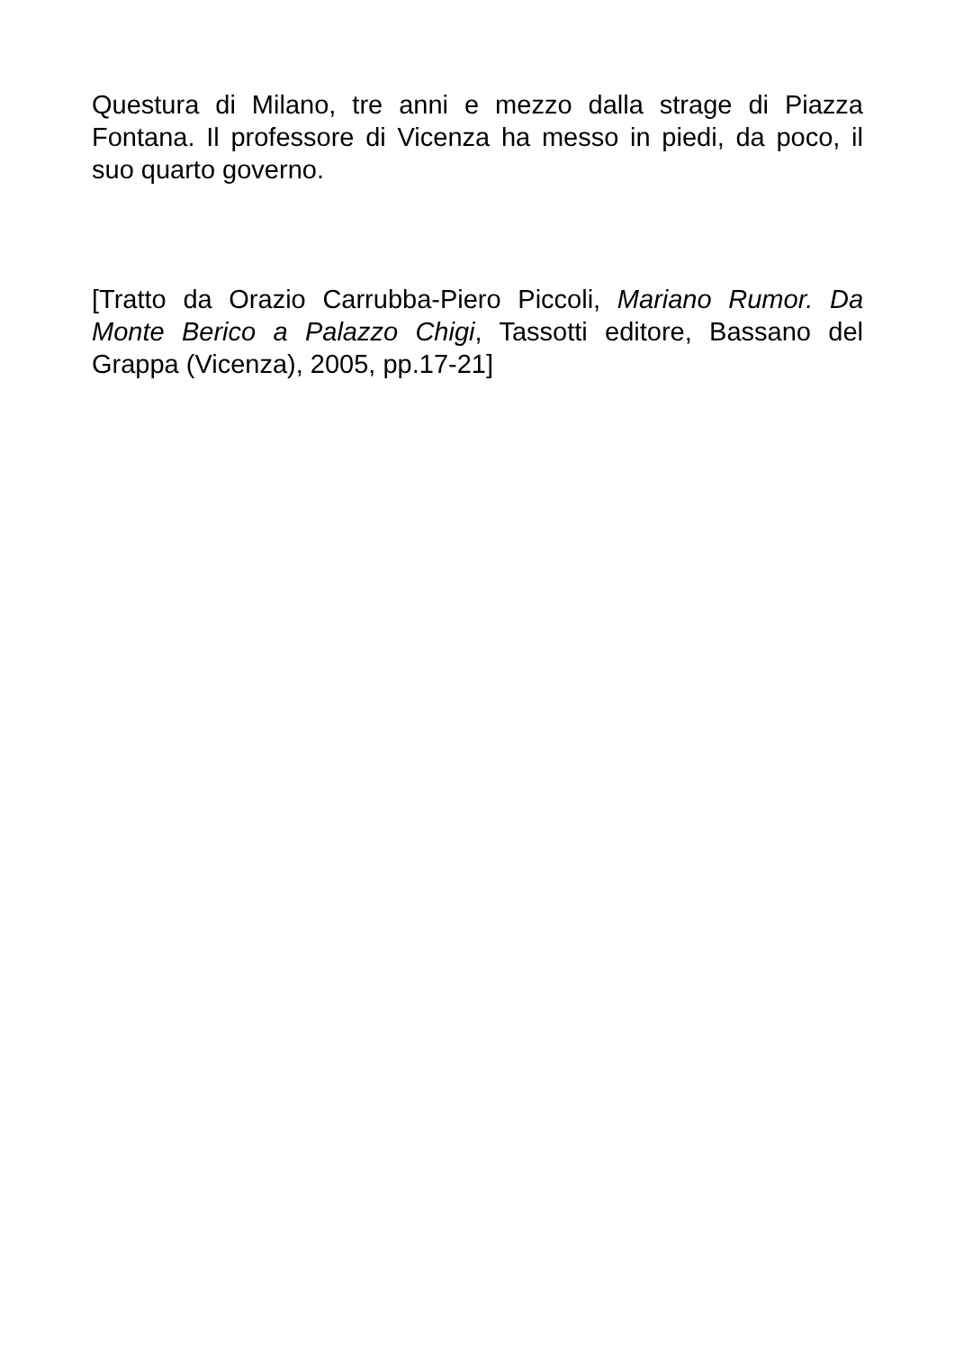Questura di Milano, tre anni e mezzo dalla strage di Piazza Fontana. Il professore di Vicenza ha messo in piedi, da poco, il suo quarto governo.
[Tratto da Orazio Carrubba-Piero Piccoli, Mariano Rumor. Da Monte Berico a Palazzo Chigi, Tassotti editore, Bassano del Grappa (Vicenza), 2005, pp.17-21]